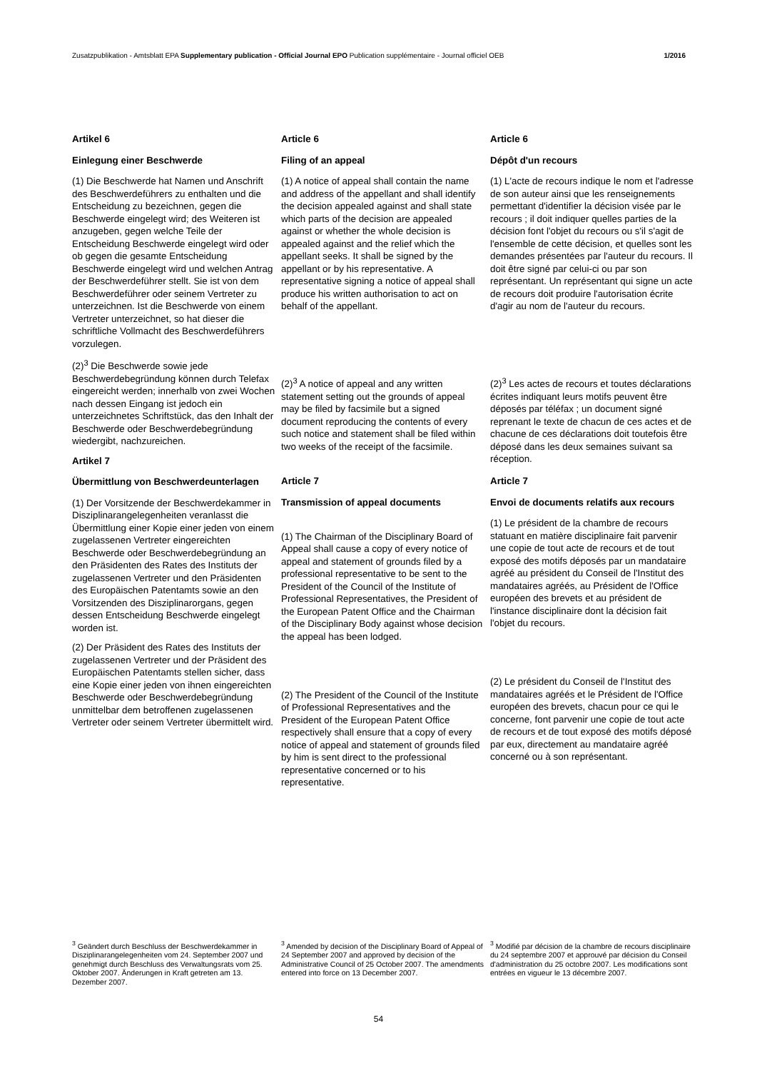Zusatzpublikation - Amtsblatt EPA Supplementary publication - Official Journal EPO Publication supplémentaire - Journal officiel OEB 1/2016
Artikel 6
Einlegung einer Beschwerde
(1) Die Beschwerde hat Namen und Anschrift des Beschwerdeführers zu enthalten und die Entscheidung zu bezeichnen, gegen die Beschwerde eingelegt wird; des Weiteren ist anzugeben, gegen welche Teile der Entscheidung Beschwerde eingelegt wird oder ob gegen die gesamte Entscheidung Beschwerde eingelegt wird und welchen Antrag der Beschwerdeführer stellt. Sie ist von dem Beschwerdeführer oder seinem Vertreter zu unterzeichnen. Ist die Beschwerde von einem Vertreter unterzeichnet, so hat dieser die schriftliche Vollmacht des Beschwerdeführers vorzulegen.
(2)<sup>3</sup> Die Beschwerde sowie jede Beschwerdebegründung können durch Telefax eingereicht werden; innerhalb von zwei Wochen nach dessen Eingang ist jedoch ein unterzeichnetes Schriftstück, das den Inhalt der Beschwerde oder Beschwerdebegründung wiedergibt, nachzureichen.
Artikel 7
Übermittlung von Beschwerdeunterlagen
(1) Der Vorsitzende der Beschwerdekammer in Disziplinarangelegenheiten veranlasst die Übermittlung einer Kopie einer jeden von einem zugelassenen Vertreter eingereichten Beschwerde oder Beschwerdebegründung an den Präsidenten des Rates des Instituts der zugelassenen Vertreter und den Präsidenten des Europäischen Patentamts sowie an den Vorsitzenden des Disziplinarorgans, gegen dessen Entscheidung Beschwerde eingelegt worden ist.
(2) Der Präsident des Rates des Instituts der zugelassenen Vertreter und der Präsident des Europäischen Patentamts stellen sicher, dass eine Kopie einer jeden von ihnen eingereichten Beschwerde oder Beschwerdebegründung unmittelbar dem betroffenen zugelassenen Vertreter oder seinem Vertreter übermittelt wird.
Article 6
Filing of an appeal
(1) A notice of appeal shall contain the name and address of the appellant and shall identify the decision appealed against and shall state which parts of the decision are appealed against or whether the whole decision is appealed against and the relief which the appellant seeks. It shall be signed by the appellant or by his representative. A representative signing a notice of appeal shall produce his written authorisation to act on behalf of the appellant.
(2)<sup>3</sup> A notice of appeal and any written statement setting out the grounds of appeal may be filed by facsimile but a signed document reproducing the contents of every such notice and statement shall be filed within two weeks of the receipt of the facsimile.
Article 7
Transmission of appeal documents
(1) The Chairman of the Disciplinary Board of Appeal shall cause a copy of every notice of appeal and statement of grounds filed by a professional representative to be sent to the President of the Council of the Institute of Professional Representatives, the President of the European Patent Office and the Chairman of the Disciplinary Body against whose decision the appeal has been lodged.
(2) The President of the Council of the Institute of Professional Representatives and the President of the European Patent Office respectively shall ensure that a copy of every notice of appeal and statement of grounds filed by him is sent direct to the professional representative concerned or to his representative.
Article 6
Dépôt d'un recours
(1) L'acte de recours indique le nom et l'adresse de son auteur ainsi que les renseignements permettant d'identifier la décision visée par le recours ; il doit indiquer quelles parties de la décision font l'objet du recours ou s'il s'agit de l'ensemble de cette décision, et quelles sont les demandes présentées par l'auteur du recours. Il doit être signé par celui-ci ou par son représentant. Un représentant qui signe un acte de recours doit produire l'autorisation écrite d'agir au nom de l'auteur du recours.
(2)<sup>3</sup> Les actes de recours et toutes déclarations écrites indiquant leurs motifs peuvent être déposés par téléfax ; un document signé reprenant le texte de chacun de ces actes et de chacune de ces déclarations doit toutefois être déposé dans les deux semaines suivant sa réception.
Article 7
Envoi de documents relatifs aux recours
(1) Le président de la chambre de recours statuant en matière disciplinaire fait parvenir une copie de tout acte de recours et de tout exposé des motifs déposés par un mandataire agréé au président du Conseil de l'Institut des mandataires agréés, au Président de l'Office européen des brevets et au président de l'instance disciplinaire dont la décision fait l'objet du recours.
(2) Le président du Conseil de l'Institut des mandataires agréés et le Président de l'Office européen des brevets, chacun pour ce qui le concerne, font parvenir une copie de tout acte de recours et de tout exposé des motifs déposé par eux, directement au mandataire agréé concerné ou à son représentant.
<sup>3</sup> Geändert durch Beschluss der Beschwerdekammer in Disziplinarangelegenheiten vom 24. September 2007 und genehmigt durch Beschluss des Verwaltungsrats vom 25. Oktober 2007. Änderungen in Kraft getreten am 13. Dezember 2007.
<sup>3</sup> Amended by decision of the Disciplinary Board of Appeal of 24 September 2007 and approved by decision of the Administrative Council of 25 October 2007. The amendments entered into force on 13 December 2007.
<sup>3</sup> Modifié par décision de la chambre de recours disciplinaire du 24 septembre 2007 et approuvé par décision du Conseil d'administration du 25 octobre 2007. Les modifications sont entrées en vigueur le 13 décembre 2007.
54